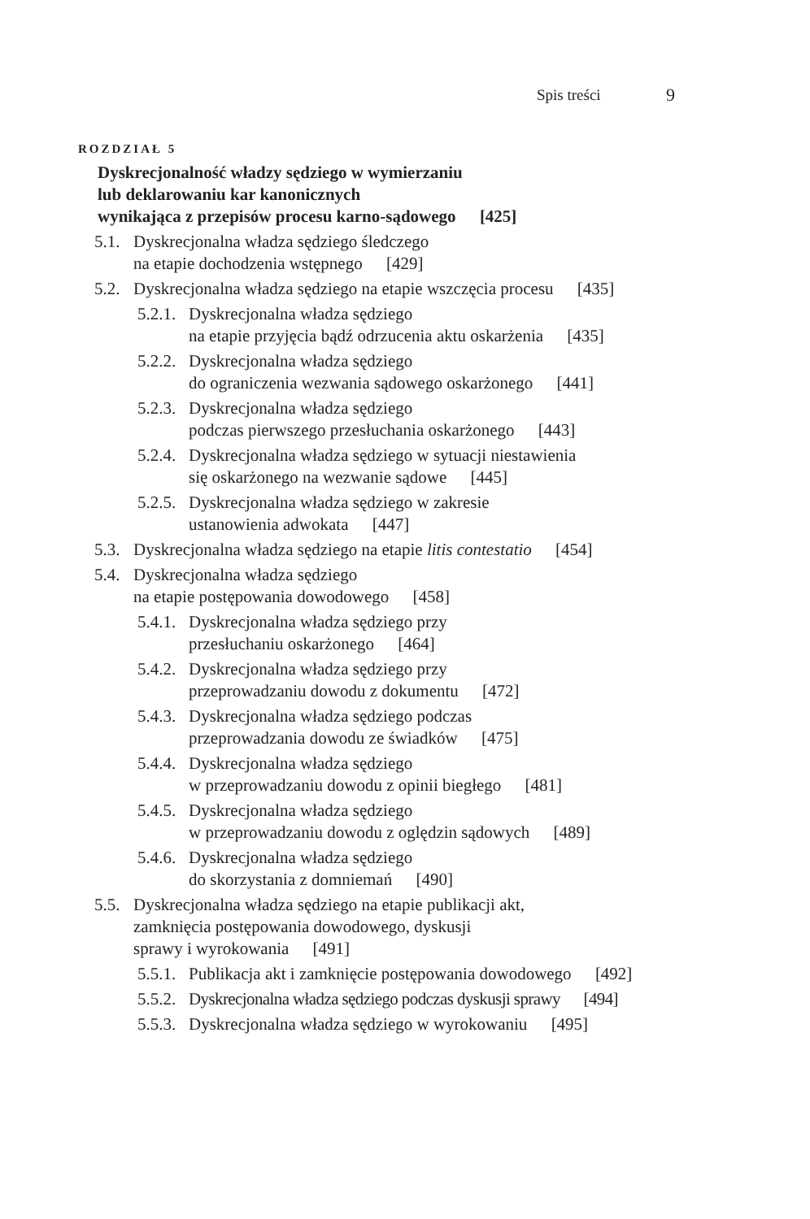Spis treści 9
ROZDZIAŁ 5
Dyskrecjonalność władzy sędziego w wymierzaniu
lub deklarowaniu kar kanonicznych
wynikająca z przepisów procesu karno-sądowego [425]
5.1. Dyskrecjonalna władza sędziego śledczego
na etapie dochodzenia wstępnego [429]
5.2. Dyskrecjonalna władza sędziego na etapie wszczęcia procesu [435]
5.2.1. Dyskrecjonalna władza sędziego
na etapie przyjęcia bądź odrzucenia aktu oskarżenia [435]
5.2.2. Dyskrecjonalna władza sędziego
do ograniczenia wezwania sądowego oskarżonego [441]
5.2.3. Dyskrecjonalna władza sędziego
podczas pierwszego przesłuchania oskarżonego [443]
5.2.4. Dyskrecjonalna władza sędziego w sytuacji niestawienia
się oskarżonego na wezwanie sądowe [445]
5.2.5. Dyskrecjonalna władza sędziego w zakresie
ustanowienia adwokata [447]
5.3. Dyskrecjonalna władza sędziego na etapie litis contestatio [454]
5.4. Dyskrecjonalna władza sędziego
na etapie postępowania dowodowego [458]
5.4.1. Dyskrecjonalna władza sędziego przy
przesłuchaniu oskarżonego [464]
5.4.2. Dyskrecjonalna władza sędziego przy
przeprowadzaniu dowodu z dokumentu [472]
5.4.3. Dyskrecjonalna władza sędziego podczas
przeprowadzania dowodu ze świadków [475]
5.4.4. Dyskrecjonalna władza sędziego
w przeprowadzaniu dowodu z opinii biegłego [481]
5.4.5. Dyskrecjonalna władza sędziego
w przeprowadzaniu dowodu z oględzin sądowych [489]
5.4.6. Dyskrecjonalna władza sędziego
do skorzystania z domniemań [490]
5.5. Dyskrecjonalna władza sędziego na etapie publikacji akt,
zamknięcia postępowania dowodowego, dyskusji
sprawy i wyrokowania [491]
5.5.1. Publikacja akt i zamknięcie postępowania dowodowego [492]
5.5.2. Dyskrecjonalna władza sędziego podczas dyskusji sprawy [494]
5.5.3. Dyskrecjonalna władza sędziego w wyrokowaniu [495]